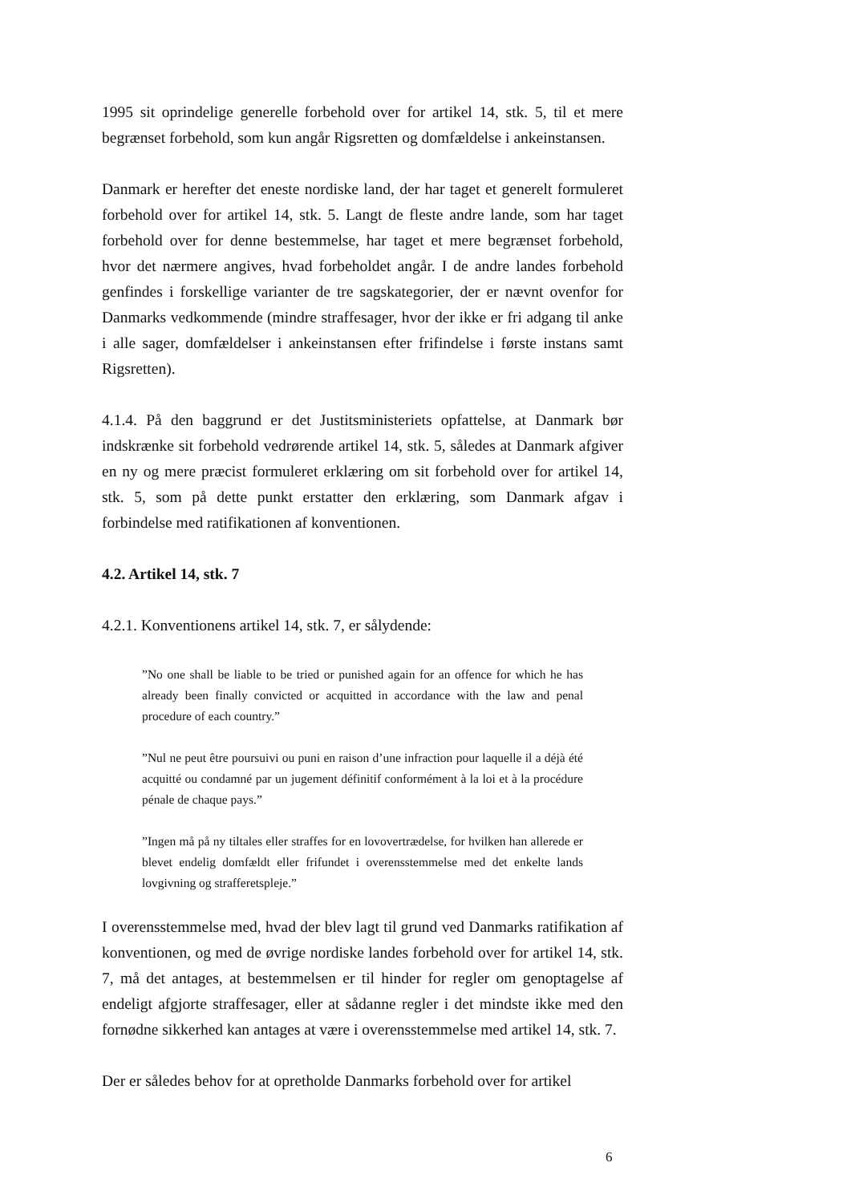1995 sit oprindelige generelle forbehold over for artikel 14, stk. 5, til et mere begrænset forbehold, som kun angår Rigsretten og domfældelse i ankeinstansen.
Danmark er herefter det eneste nordiske land, der har taget et generelt formuleret forbehold over for artikel 14, stk. 5. Langt de fleste andre lande, som har taget forbehold over for denne bestemmelse, har taget et mere begrænset forbehold, hvor det nærmere angives, hvad forbeholdet angår. I de andre landes forbehold genfindes i forskellige varianter de tre sagskategorier, der er nævnt ovenfor for Danmarks vedkommende (mindre straffesager, hvor der ikke er fri adgang til anke i alle sager, domfældelser i ankeinstansen efter frifindelse i første instans samt Rigsretten).
4.1.4. På den baggrund er det Justitsministeriets opfattelse, at Danmark bør indskrænke sit forbehold vedrørende artikel 14, stk. 5, således at Danmark afgiver en ny og mere præcist formuleret erklæring om sit forbehold over for artikel 14, stk. 5, som på dette punkt erstatter den erklæring, som Danmark afgav i forbindelse med ratifikationen af konventionen.
4.2. Artikel 14, stk. 7
4.2.1. Konventionens artikel 14, stk. 7, er sålydende:
”No one shall be liable to be tried or punished again for an offence for which he has already been finally convicted or acquitted in accordance with the law and penal procedure of each country.”
”Nul ne peut être poursuivi ou puni en raison d’une infraction pour laquelle il a déjà été acquitté ou condamné par un jugement définitif conformément à la loi et à la procédure pénale de chaque pays.”
”Ingen må på ny tiltales eller straffes for en lovovertrædelse, for hvilken han allerede er blevet endelig domfældt eller frifundet i overensstemmelse med det enkelte lands lovgivning og strafferetspleje.”
I overensstemmelse med, hvad der blev lagt til grund ved Danmarks ratifikation af konventionen, og med de øvrige nordiske landes forbehold over for artikel 14, stk. 7, må det antages, at bestemmelsen er til hinder for regler om genoptagelse af endeligt afgjorte straffesager, eller at sådanne regler i det mindste ikke med den fornødne sikkerhed kan antages at være i overensstemmelse med artikel 14, stk. 7.
Der er således behov for at opretholde Danmarks forbehold over for artikel
6